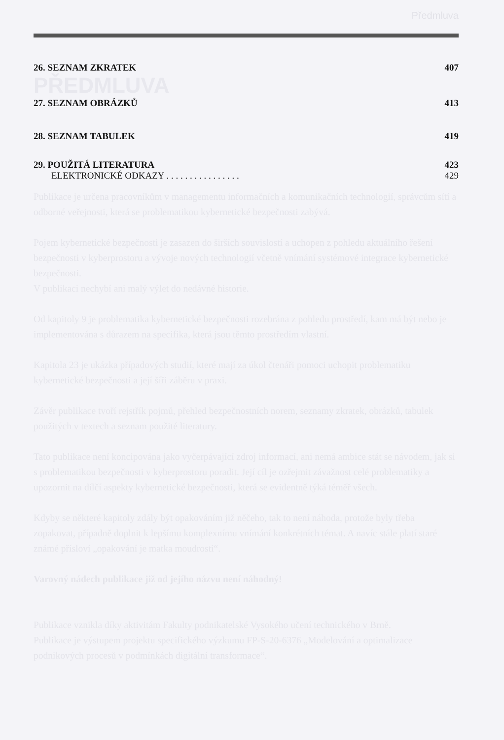Předmluva
26. SEZNAM ZKRATEK 407
PŘEDMLUVA
27. SEZNAM OBRÁZKŮ 413
28. SEZNAM TABULEK 419
29. POUŽITÁ LITERATURA 423
ELEKTRONICKÉ ODKAZY . . . . . . . . . . . . . . . . 429
Publikace je určena pracovníkům v managementu informačních a komunikačních technologií, správcům sítí a odborné veřejnosti, která se problematikou kybernetické bezpečnosti zabývá.
Pojem kybernetické bezpečnosti je zasazen do širších souvislostí a uchopen z pohledu aktuálního řešení bezpečnosti v kyberprostoru a vývoje nových technologií včetně vnímání systémové integrace kybernetické bezpečnosti.
V publikaci nechybí ani malý výlet do nedávné historie.
Od kapitoly 9 je problematika kybernetické bezpečnosti rozebrána z pohledu prostředí, kam má být nebo je implementována s důrazem na specifika, která jsou těmto prostředím vlastní.
Kapitola 23 je ukázka případových studií, které mají za úkol čtenáři pomoci uchopit problematiku kybernetické bezpečnosti a její šíři záběru v praxi.
Závěr publikace tvoří rejstřík pojmů, přehled bezpečnostních norem, seznamy zkratek, obrázků, tabulek použitých v textech a seznam použité literatury.
Tato publikace není koncipována jako vyčerpávající zdroj informací, ani nemá ambice stát se návodem, jak si s problematikou bezpečnosti v kyberprostoru poradit. Její cíl je ozřejmit závažnost celé problematiky a upozornit na dílčí aspekty kybernetické bezpečnosti, která se evidentně týká téměř všech.
Kdyby se některé kapitoly zdály být opakováním již něčeho, tak to není náhoda, protože byly třeba zopakovat, případně doplnit k lepšímu komplexnímu vnímání konkrétních témat. A navíc stále platí staré známé přísloví „opakování je matka moudrosti“.
Varovný nádech publikace již od jejího názvu není náhodný!
Publikace vznikla díky aktivitám Fakulty podnikatelské Vysokého učení technického v Brně.
Publikace je výstupem projektu specifického výzkumu FP-S-20-6376 „Modelování a optimalizace podnikových procesů v podmínkách digitální transformace“.